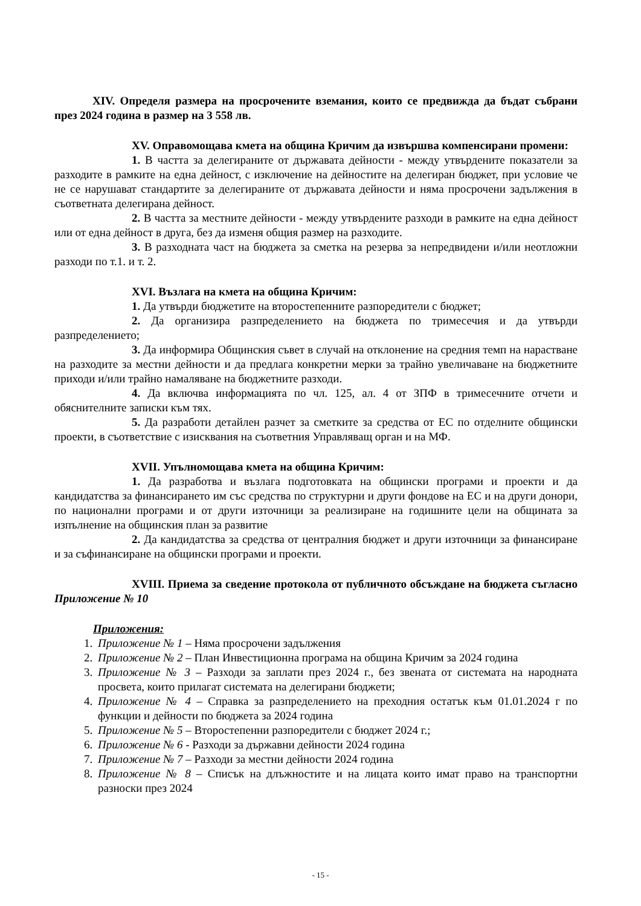XIV. Определя размера на просрочените вземания, които се предвижда да бъдат събрани през 2024 година в размер на 3 558 лв.
XV. Оправомощава кмета на община Кричим да извършва компенсирани промени:
1. В частта за делегираните от държавата дейности - между утвърдените показатели за разходите в рамките на една дейност, с изключение на дейностите на делегиран бюджет, при условие че не се нарушават стандартите за делегираните от държавата дейности и няма просрочени задължения в съответната делегирана дейност.
2. В частта за местните дейности - между утвърдените разходи в рамките на една дейност или от една дейност в друга, без да изменя общия размер на разходите.
3. В разходната част на бюджета за сметка на резерва за непредвидени и/или неотложни разходи по т.1. и т. 2.
XVI. Възлага на кмета на община Кричим:
1. Да утвърди бюджетите на второстепенните разпоредители с бюджет;
2. Да организира разпределението на бюджета по тримесечия и да утвърди разпределението;
3. Да информира Общинския съвет в случай на отклонение на средния темп на нарастване на разходите за местни дейности и да предлага конкретни мерки за трайно увеличаване на бюджетните приходи и/или трайно намаляване на бюджетните разходи.
4. Да включва информацията по чл. 125, ал. 4 от ЗПФ в тримесечните отчети и обяснителните записки към тях.
5. Да разработи детайлен разчет за сметките за средства от ЕС по отделните общински проекти, в съответствие с изисквания на съответния Управляващ орган и на МФ.
XVII. Упълномощава кмета на община Кричим:
1. Да разработва и възлага подготовката на общински програми и проекти и да кандидатства за финансирането им със средства по структурни и други фондове на ЕС и на други донори, по национални програми и от други източници за реализиране на годишните цели на общината за изпълнение на общинския план за развитие
2. Да кандидатства за средства от централния бюджет и други източници за финансиране и за съфинансиране на общински програми и проекти.
XVIII. Приема за сведение протокола от публичното обсъждане на бюджета съгласно Приложение № 10
Приложения:
1. Приложение № 1 – Няма просрочени задължения
2. Приложение № 2 – План Инвестиционна програма на община Кричим за 2024 година
3. Приложение № 3 – Разходи за заплати през 2024 г., без звената от системата на народната просвета, които прилагат системата на делегирани бюджети;
4. Приложение № 4 – Справка за разпределението на преходния остатък към 01.01.2024 г по функции и дейности по бюджета за 2024 година
5. Приложение № 5 – Второстепенни разпоредители с бюджет 2024 г.;
6. Приложение № 6 - Разходи за държавни дейности 2024 година
7. Приложение № 7 – Разходи за местни дейности 2024 година
8. Приложение № 8 – Списък на длъжностите и на лицата които имат право на транспортни разноски през 2024
- 15 -